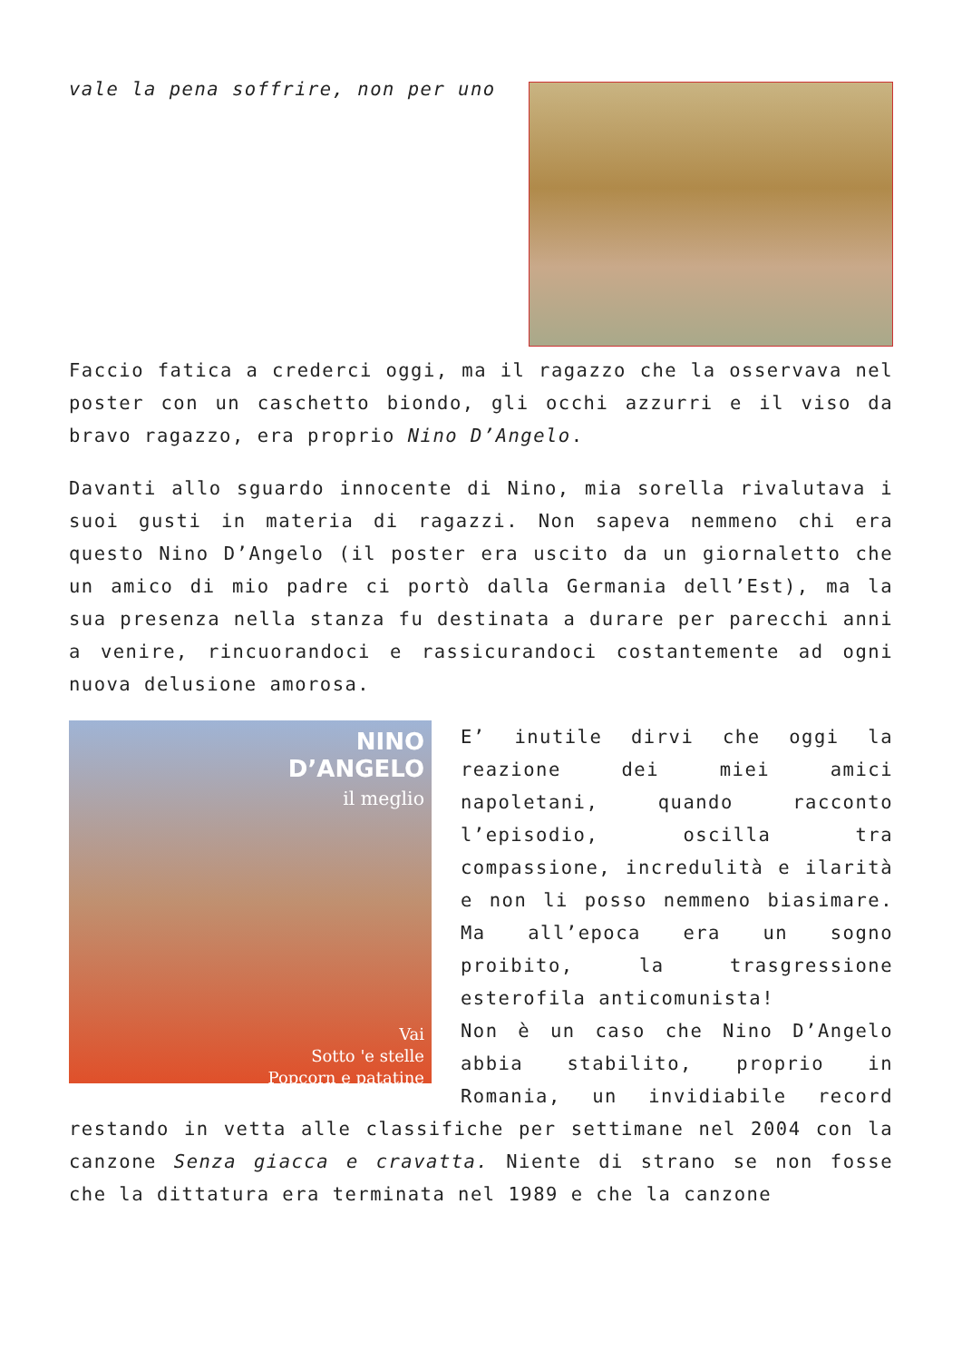vale la pena soffrire, non per uno
Faccio fatica a crederci oggi, ma il ragazzo che la osservava nel poster con un caschetto biondo, gli occhi azzurri e il viso da bravo ragazzo, era proprio Nino D’Angelo.
Davanti allo sguardo innocente di Nino, mia sorella rivalutava i suoi gusti in materia di ragazzi. Non sapeva nemmeno chi era questo Nino D’Angelo (il poster era uscito da un giornaletto che un amico di mio padre ci portò dalla Germania dell’Est), ma la sua presenza nella stanza fu destinata a durare per parecchi anni a venire, rincuorandoci e rassicurandoci costantemente ad ogni nuova delusione amorosa.
NINO
D’ANGELO
il meglio
Vai
Sotto 'e stelle
Popcorn e patatine
E’ inutile dirvi che oggi la reazione dei miei amici napoletani, quando racconto l’episodio, oscilla tra compassione, incredulità e ilarità e non li posso nemmeno biasimare. Ma all’epoca era un sogno proibito, la trasgressione esterofila anticomunista!
Non è un caso che Nino D’Angelo abbia stabilito, proprio in Romania, un invidiabile record restando in vetta alle classifiche per settimane nel 2004 con la canzone Senza giacca e cravatta. Niente di strano se non fosse che la dittatura era terminata nel 1989 e che la canzone